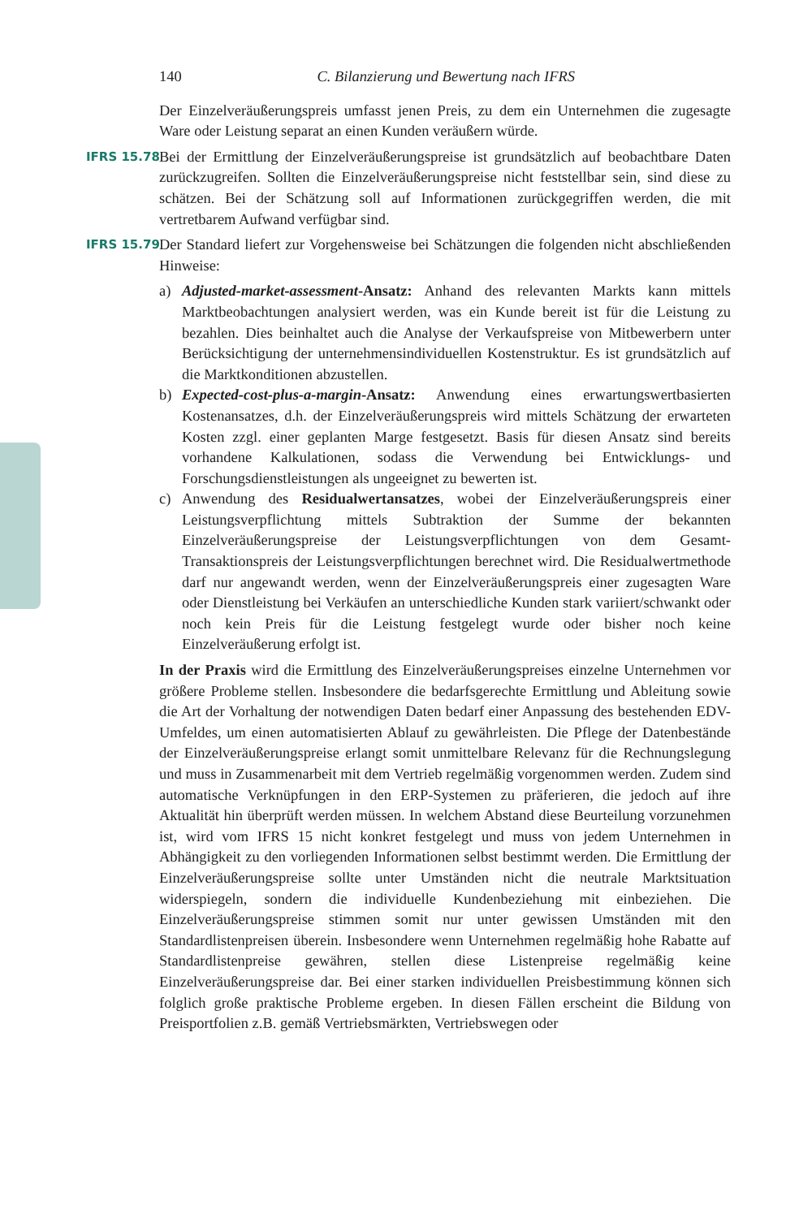140 C. Bilanzierung und Bewertung nach IFRS
Der Einzelveräußerungspreis umfasst jenen Preis, zu dem ein Unternehmen die zugesagte Ware oder Leistung separat an einen Kunden veräußern würde.
IFRS 15.78 Bei der Ermittlung der Einzelveräußerungspreise ist grundsätzlich auf beobachtbare Daten zurückzugreifen. Sollten die Einzelveräußerungspreise nicht feststellbar sein, sind diese zu schätzen. Bei der Schätzung soll auf Informationen zurückgegriffen werden, die mit vertretbarem Aufwand verfügbar sind.
IFRS 15.79 Der Standard liefert zur Vorgehensweise bei Schätzungen die folgenden nicht abschließenden Hinweise:
a) Adjusted-market-assessment-Ansatz: Anhand des relevanten Markts kann mittels Marktbeobachtungen analysiert werden, was ein Kunde bereit ist für die Leistung zu bezahlen. Dies beinhaltet auch die Analyse der Verkaufspreise von Mitbewerbern unter Berücksichtigung der unternehmensindividuellen Kostenstruktur. Es ist grundsätzlich auf die Marktkonditionen abzustellen.
b) Expected-cost-plus-a-margin-Ansatz: Anwendung eines erwartungswertbasierten Kostenansatzes, d.h. der Einzelveräußerungspreis wird mittels Schätzung der erwarteten Kosten zzgl. einer geplanten Marge festgesetzt. Basis für diesen Ansatz sind bereits vorhandene Kalkulationen, sodass die Verwendung bei Entwicklungs- und Forschungsdienstleistungen als ungeeignet zu bewerten ist.
c) Anwendung des Residualwertansatzes, wobei der Einzelveräußerungspreis einer Leistungsverpflichtung mittels Subtraktion der Summe der bekannten Einzelveräußerungspreise der Leistungsverpflichtungen von dem Gesamt-Transaktionspreis der Leistungsverpflichtungen berechnet wird. Die Residualwertmethode darf nur angewandt werden, wenn der Einzelveräußerungspreis einer zugesagten Ware oder Dienstleistung bei Verkäufen an unterschiedliche Kunden stark variiert/schwankt oder noch kein Preis für die Leistung festgelegt wurde oder bisher noch keine Einzelveräußerung erfolgt ist.
In der Praxis wird die Ermittlung des Einzelveräußerungspreises einzelne Unternehmen vor größere Probleme stellen. Insbesondere die bedarfsgerechte Ermittlung und Ableitung sowie die Art der Vorhaltung der notwendigen Daten bedarf einer Anpassung des bestehenden EDV-Umfeldes, um einen automatisierten Ablauf zu gewährleisten. Die Pflege der Datenbestände der Einzelveräußerungspreise erlangt somit unmittelbare Relevanz für die Rechnungslegung und muss in Zusammenarbeit mit dem Vertrieb regelmäßig vorgenommen werden. Zudem sind automatische Verknüpfungen in den ERP-Systemen zu präferieren, die jedoch auf ihre Aktualität hin überprüft werden müssen. In welchem Abstand diese Beurteilung vorzunehmen ist, wird vom IFRS 15 nicht konkret festgelegt und muss von jedem Unternehmen in Abhängigkeit zu den vorliegenden Informationen selbst bestimmt werden. Die Ermittlung der Einzelveräußerungspreise sollte unter Umständen nicht die neutrale Marktsituation widerspiegeln, sondern die individuelle Kundenbeziehung mit einbeziehen. Die Einzelveräußerungspreise stimmen somit nur unter gewissen Umständen mit den Standardlistenpreisen überein. Insbesondere wenn Unternehmen regelmäßig hohe Rabatte auf Standardlistenpreise gewähren, stellen diese Listenpreise regelmäßig keine Einzelveräußerungspreise dar. Bei einer starken individuellen Preisbestimmung können sich folglich große praktische Probleme ergeben. In diesen Fällen erscheint die Bildung von Preisportfolien z.B. gemäß Vertriebsmärkten, Vertriebswegen oder